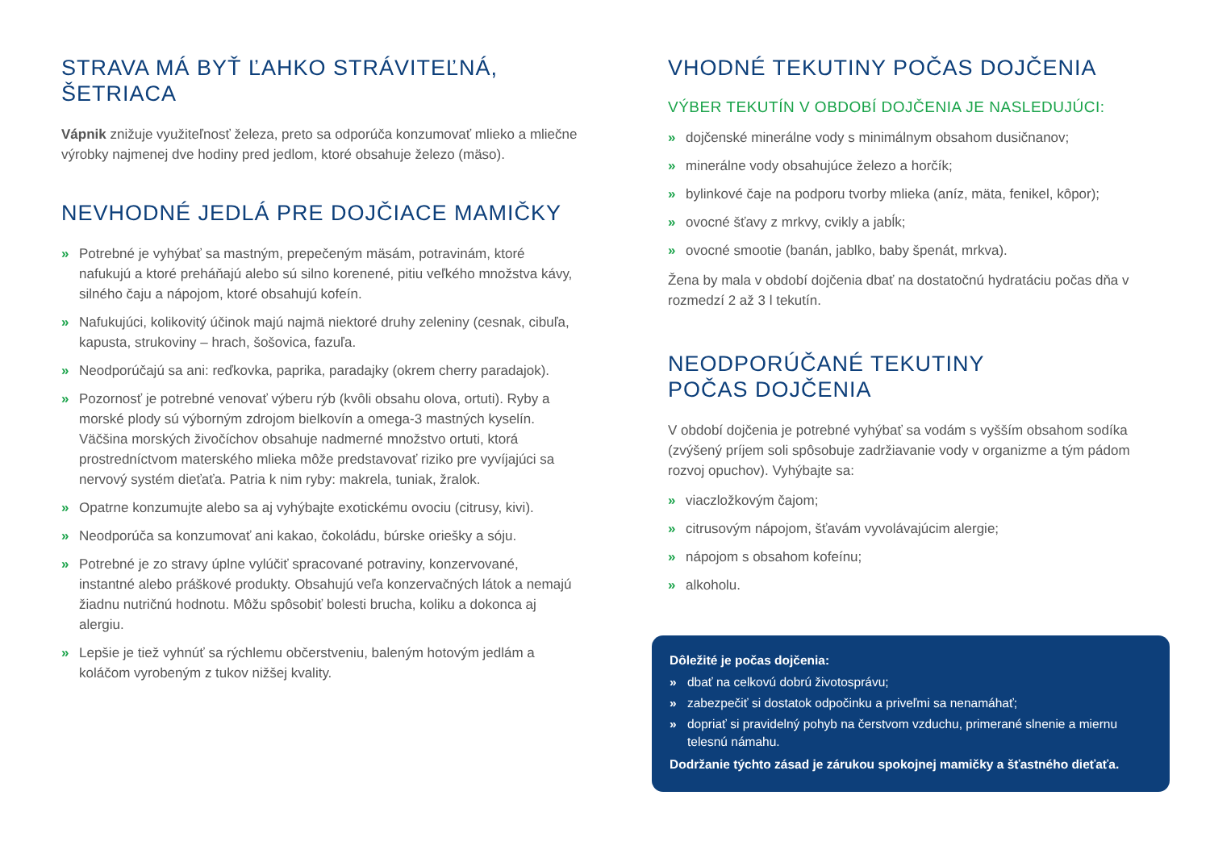STRAVA MÁ BYŤ ĽAHKO STRÁVITEĽNÁ, ŠETRIACA
Vápnik znižuje využiteľnosť železa, preto sa odporúča konzumovať mlieko a mliečne výrobky najmenej dve hodiny pred jedlom, ktoré obsahuje železo (mäso).
NEVHODNÉ JEDLÁ PRE DOJČIACE MAMIČKY
» Potrebné je vyhýbať sa mastným, prepečeným mäsám, potravinám, ktoré nafukujú a ktoré preháňajú alebo sú silno korenené, pitiu veľkého množstva kávy, silného čaju a nápojom, ktoré obsahujú kofeín.
» Nafukujúci, kolikovitý účinok majú najmä niektoré druhy zeleniny (cesnak, cibuľa, kapusta, strukoviny – hrach, šošovica, fazuľa.
» Neodporúčajú sa ani: reďkovka, paprika, paradajky (okrem cherry paradajok).
» Pozornosť je potrebné venovať výberu rýb (kvôli obsahu olova, ortuti). Ryby a morské plody sú výborným zdrojom bielkovín a omega-3 mastných kyselín. Väčšina morských živočíchov obsahuje nadmerné množstvo ortuti, ktorá prostredníctvom materského mlieka môže predstavovať riziko pre vyvíjajúci sa nervový systém dieťaťa. Patria k nim ryby: makrela, tuniak, žralok.
» Opatrne konzumujte alebo sa aj vyhýbajte exotickému ovociu (citrusy, kivi).
» Neodporúča sa konzumovať ani kakao, čokoládu, búrske oriešky a sóju.
» Potrebné je zo stravy úplne vylúčiť spracované potraviny, konzervované, instantné alebo práškové produkty. Obsahujú veľa konzervačných látok a nemajú žiadnu nutričnú hodnotu. Môžu spôsobiť bolesti brucha, koliku a dokonca aj alergiu.
» Lepšie je tiež vyhnúť sa rýchlemu občerstveniu, baleným hotovým jedlám a koláčom vyrobeným z tukov nižšej kvality.
VHODNÉ TEKUTINY POČAS DOJČENIA
VÝBER TEKUTÍN V OBDOBÍ DOJČENIA JE NASLEDUJÚCI:
» dojčenské minerálne vody s minimálnym obsahom dusičnanov;
» minerálne vody obsahujúce železo a horčík;
» bylinkové čaje na podporu tvorby mlieka (aníz, mäta, fenikel, kôpor);
» ovocné šťavy z mrkvy, cvikly a jabĺk;
» ovocné smootie (banán, jablko, baby špenát, mrkva).
Žena by mala v období dojčenia dbať na dostatočnú hydratáciu počas dňa v rozmedzí 2 až 3 l tekutín.
NEODPORÚČANÉ TEKUTINY
POČAS DOJČENIA
V období dojčenia je potrebné vyhýbať sa vodám s vyšším obsahom sodíka (zvýšený príjem soli spôsobuje zadržiavanie vody v organizme a tým pádom rozvoj opuchov). Vyhýbajte sa:
» viaczložkovým čajom;
» citrusovým nápojom, šťavám vyvolávajúcim alergie;
» nápojom s obsahom kofeínu;
» alkoholu.
Dôležité je počas dojčenia:
» dbať na celkovú dobrú životosprávu;
» zabezpečiť si dostatok odpočinku a priveľmi sa nenamáhať;
» dopriať si pravidelný pohyb na čerstvom vzduchu, primerané slnenie a miernu telesnú námahu.
Dodržanie týchto zásad je zárukou spokojnej mamičky a šťastného dieťaťa.